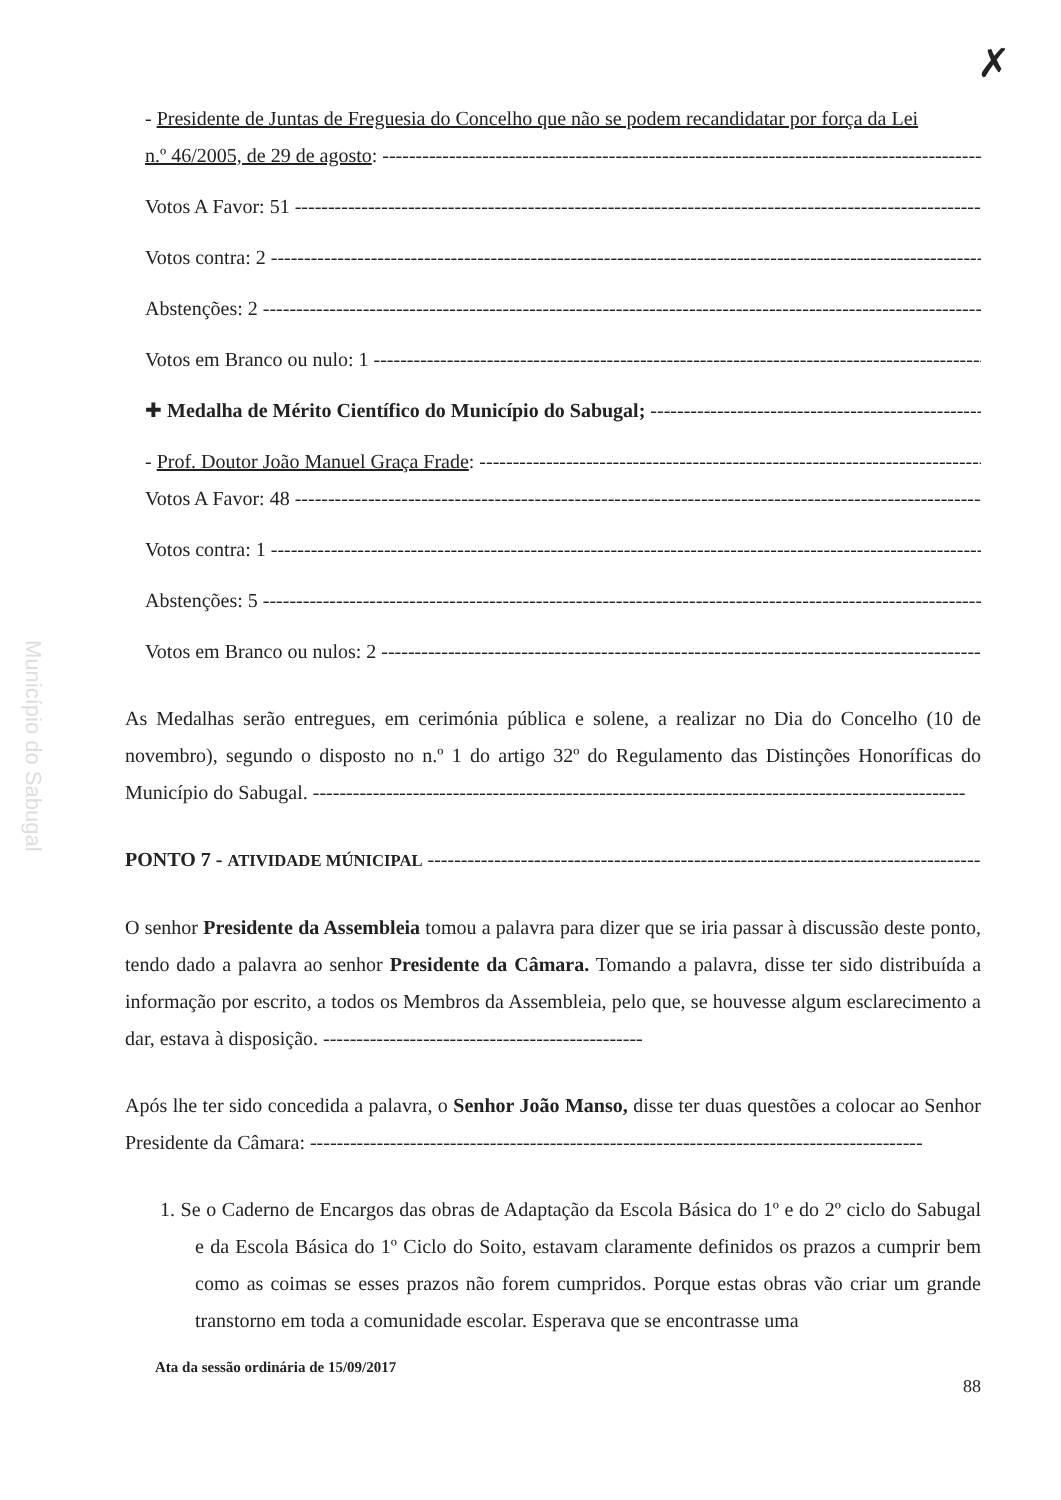✗
Município do Sabugal
- Presidente de Juntas de Freguesia do Concelho que não se podem recandidatar por força da Lei
n.º 46/2005, de 29 de agosto: ------------------------------------------------------------------------------------------------
Votos A Favor: 51 -----------------------------------------------------------------------------------------------------------------
Votos contra: 2 ---------------------------------------------------------------------------------------------------------------------
Abstenções: 2 ------------------------------------------------------------------------------------------------------------------------
Votos em Branco ou nulo: 1 ------------------------------------------------------------------------------------------------------
✚ Medalha de Mérito Científico do Município do Sabugal; ---------------------------------------------------------------
- Prof. Doutor João Manuel Graça Frade: ------------------------------------------------------------------------------------
Votos A Favor: 48 -----------------------------------------------------------------------------------------------------------------
Votos contra: 1 ---------------------------------------------------------------------------------------------------------------------
Abstenções: 5 ------------------------------------------------------------------------------------------------------------------------
Votos em Branco ou nulos: 2 ----------------------------------------------------------------------------------------------------
As Medalhas serão entregues, em cerimónia pública e solene, a realizar no Dia do Concelho (10 de novembro), segundo o disposto no n.º 1 do artigo 32º do Regulamento das Distinções Honoríficas do Município do Sabugal. --------------------------------------------------------------------------------------------------
PONTO 7 - ATIVIDADE MÚNICIPAL ----------------------------------------------------------------------------------------------------
O senhor Presidente da Assembleia tomou a palavra para dizer que se iria passar à discussão deste ponto, tendo dado a palavra ao senhor Presidente da Câmara. Tomando a palavra, disse ter sido distribuída a informação por escrito, a todos os Membros da Assembleia, pelo que, se houvesse algum esclarecimento a dar, estava à disposição. ------------------------------------------------
Após lhe ter sido concedida a palavra, o Senhor João Manso, disse ter duas questões a colocar ao Senhor Presidente da Câmara: --------------------------------------------------------------------------------------------
1. Se o Caderno de Encargos das obras de Adaptação da Escola Básica do 1º e do 2º ciclo do Sabugal e da Escola Básica do 1º Ciclo do Soito, estavam claramente definidos os prazos a cumprir bem como as coimas se esses prazos não forem cumpridos. Porque estas obras vão criar um grande transtorno em toda a comunidade escolar. Esperava que se encontrasse uma
Ata da sessão ordinária de 15/09/2017
88